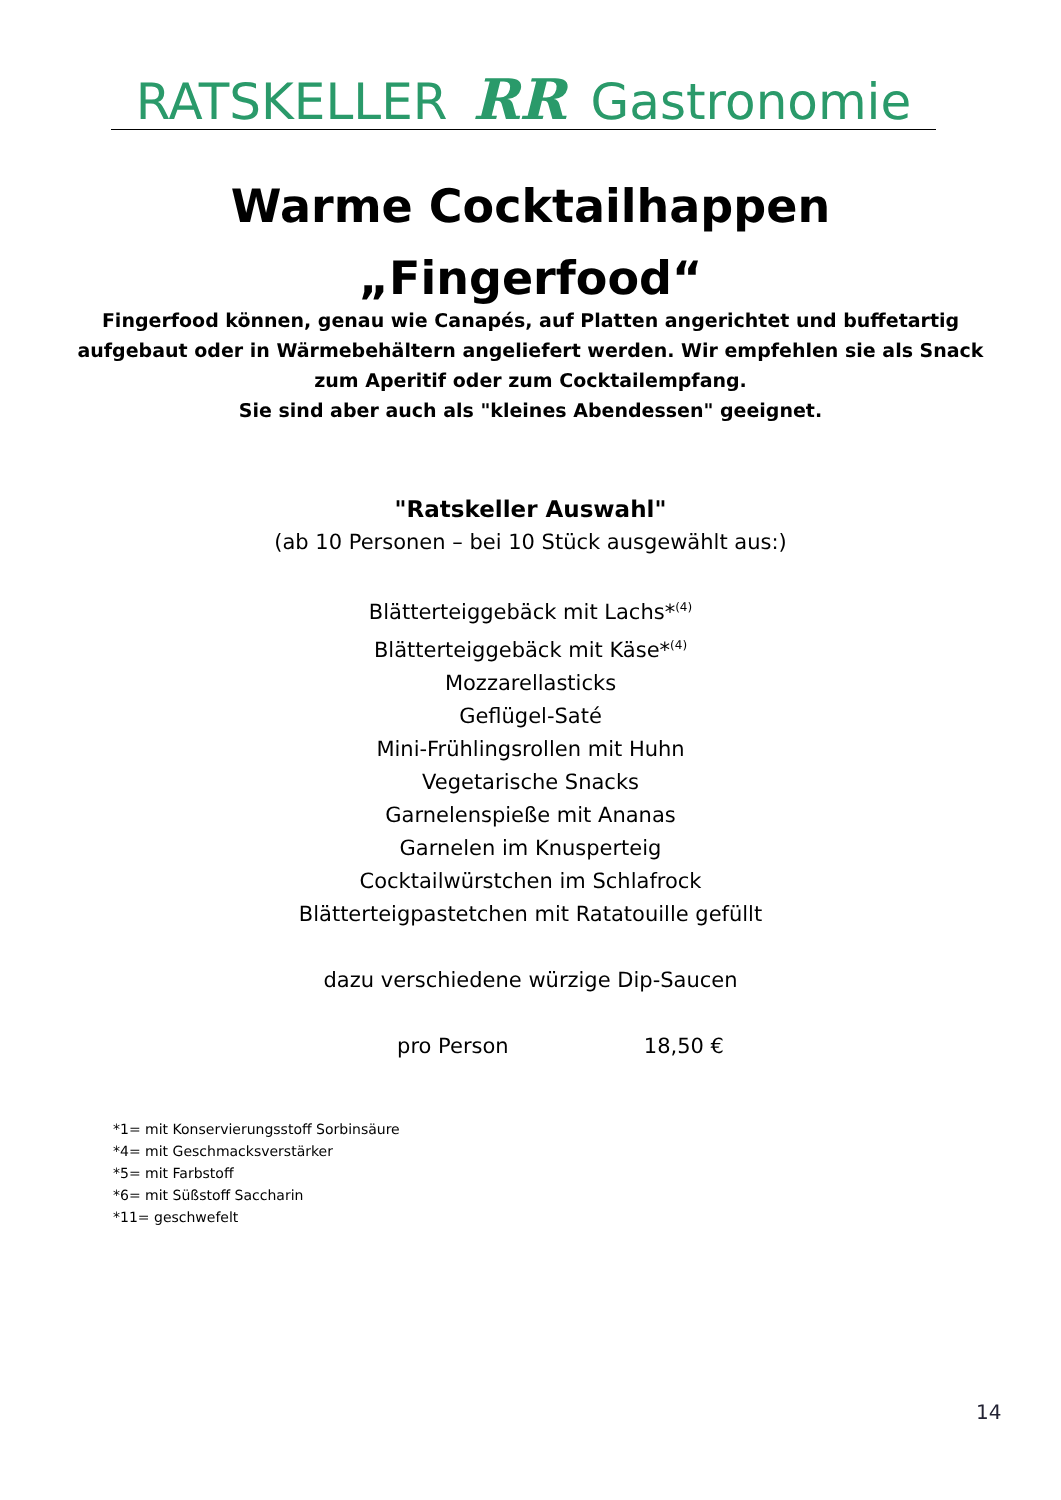RATSKELLER RR Gastronomie
Warme Cocktailhappen
„Fingerfood“
Fingerfood können, genau wie Canapés, auf Platten angerichtet und buffetartig
aufgebaut oder in Wärmebehältern angeliefert werden. Wir empfehlen sie als Snack
zum Aperitif oder zum Cocktailempfang.
Sie sind aber auch als "kleines Abendessen" geeignet.
"Ratskeller Auswahl"
(ab 10 Personen – bei 10 Stück ausgewählt aus:)
Blätterteiggebäck mit Lachs*<sup>(4)</sup>
Blätterteiggebäck mit Käse*<sup>(4)</sup>
Mozzarellasticks
Geflügel-Saté
Mini-Frühlingsrollen mit Huhn
Vegetarische Snacks
Garnelenspieße mit Ananas
Garnelen im Knusperteig
Cocktailwürstchen im Schlafrock
Blätterteigpastetchen mit Ratatouille gefüllt
dazu verschiedene würzige Dip-Saucen
pro Person 18,50 €
*1= mit Konservierungsstoff Sorbinsäure
*4= mit Geschmacksverstärker
*5= mit Farbstoff
*6= mit Süßstoff Saccharin
*11= geschwefelt
14